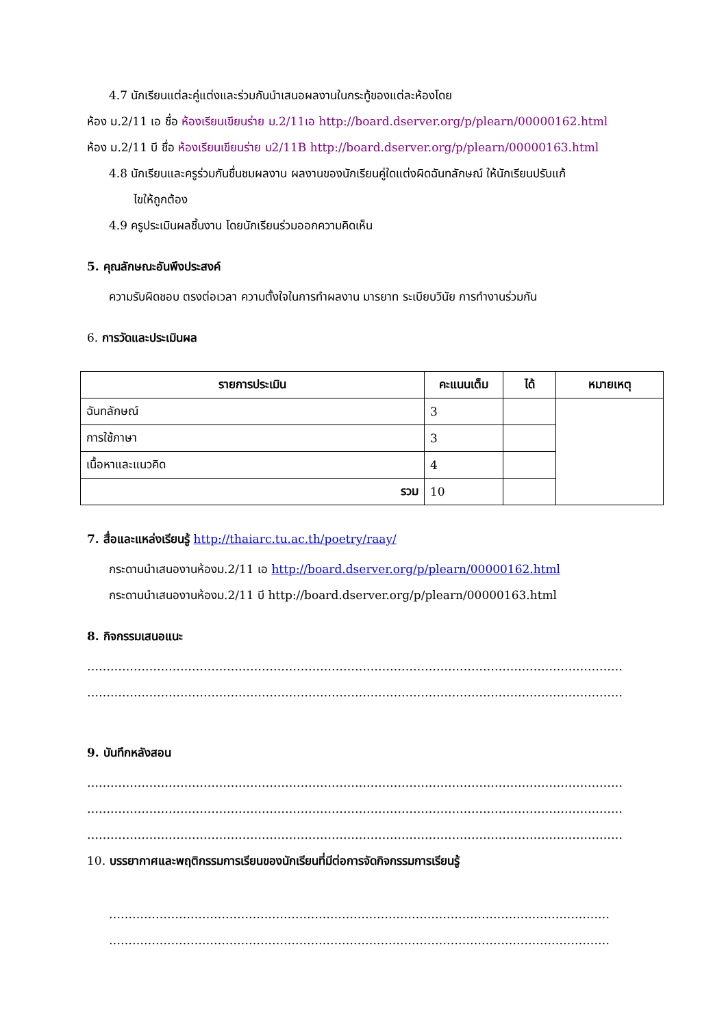4.7 นักเรียนแต่ละคู่แต่งและร่วมกันนำเสนอผลงานในกระทู้ของแต่ละห้องโดย
ห้อง ม.2/11 เอ ชื่อ ห้องเรียนเขียนร่าย ม.2/11เอ http://board.dserver.org/p/plearn/00000162.html
ห้อง ม.2/11 บี ชื่อ ห้องเรียนเขียนร่าย ม2/11B http://board.dserver.org/p/plearn/00000163.html
4.8 นักเรียนและครูร่วมกันชื่นชมผลงาน ผลงานของนักเรียนคู่ใดแต่งผิดฉันทลักษณ์ ให้นักเรียนปรับแก้
ไขให้ถูกต้อง
4.9 ครูประเมินผลชิ้นงาน โดยนักเรียนร่วมออกความคิดเห็น
5. คุณลักษณะอันพึงประสงค์
ความรับผิดชอบ ตรงต่อเวลา ความตั้งใจในการทำผลงาน มารยาท ระเบียบวินัย การทำงานร่วมกัน
6. การวัดและประเมินผล
| รายการประเมิน | คะแนนเต็ม | ได้ | หมายเหตุ |
| --- | --- | --- | --- |
| ฉันทลักษณ์ | 3 | | |
| การใช้ภาษา | 3 | | |
| เนื้อหาและแนวคิด | 4 | | |
| รวม | 10 | | |
7. สื่อและแหล่งเรียนรู้ http://thaiarc.tu.ac.th/poetry/raay/
กระดานนำเสนองานห้องม.2/11 เอ http://board.dserver.org/p/plearn/00000162.html
กระดานนำเสนองานห้องม.2/11 บี http://board.dserver.org/p/plearn/00000163.html
8. กิจกรรมเสนอแนะ
…………………………………………………………………………………………………………………………
…………………………………………………………………………………………………………………………
9. บันทึกหลังสอน
…………………………………………………………………………………………………………………………
…………………………………………………………………………………………………………………………
…………………………………………………………………………………………………………………………
10. บรรยากาศและพฤติกรรมการเรียนของนักเรียนที่มีต่อการจัดกิจกรรมการเรียนรู้
…………………………………………………………………………………………………………………
…………………………………………………………………………………………………………………